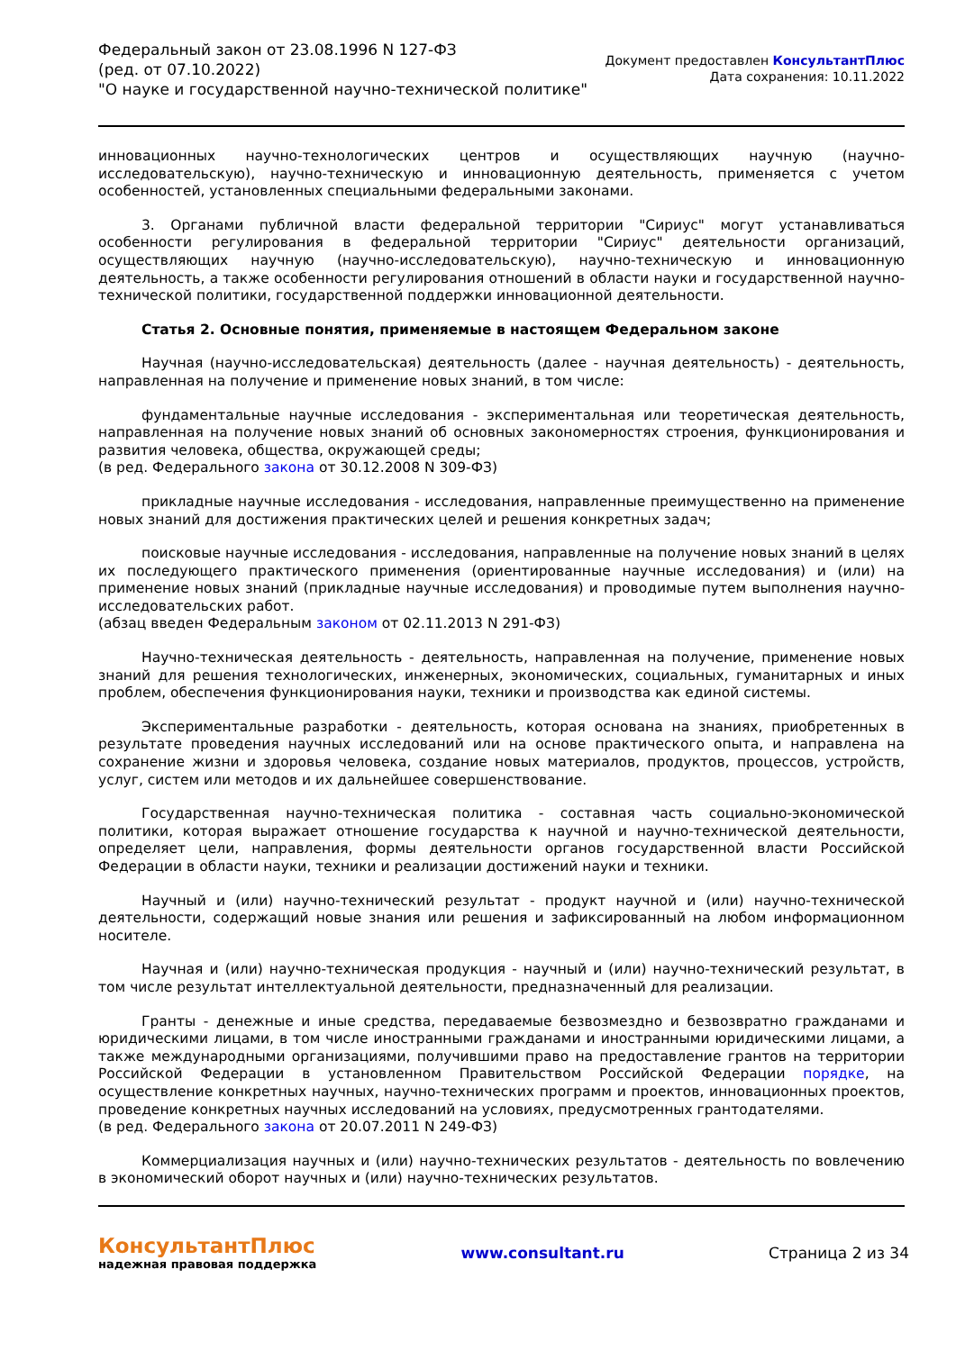Федеральный закон от 23.08.1996 N 127-ФЗ
(ред. от 07.10.2022)
"О науке и государственной научно-технической политике"
Документ предоставлен КонсультантПлюс
Дата сохранения: 10.11.2022
инновационных научно-технологических центров и осуществляющих научную (научно-исследовательскую), научно-техническую и инновационную деятельность, применяется с учетом особенностей, установленных специальными федеральными законами.
3. Органами публичной власти федеральной территории "Сириус" могут устанавливаться особенности регулирования в федеральной территории "Сириус" деятельности организаций, осуществляющих научную (научно-исследовательскую), научно-техническую и инновационную деятельность, а также особенности регулирования отношений в области науки и государственной научно-технической политики, государственной поддержки инновационной деятельности.
Статья 2. Основные понятия, применяемые в настоящем Федеральном законе
Научная (научно-исследовательская) деятельность (далее - научная деятельность) - деятельность, направленная на получение и применение новых знаний, в том числе:
фундаментальные научные исследования - экспериментальная или теоретическая деятельность, направленная на получение новых знаний об основных закономерностях строения, функционирования и развития человека, общества, окружающей среды;
(в ред. Федерального закона от 30.12.2008 N 309-ФЗ)
прикладные научные исследования - исследования, направленные преимущественно на применение новых знаний для достижения практических целей и решения конкретных задач;
поисковые научные исследования - исследования, направленные на получение новых знаний в целях их последующего практического применения (ориентированные научные исследования) и (или) на применение новых знаний (прикладные научные исследования) и проводимые путем выполнения научно-исследовательских работ.
(абзац введен Федеральным законом от 02.11.2013 N 291-ФЗ)
Научно-техническая деятельность - деятельность, направленная на получение, применение новых знаний для решения технологических, инженерных, экономических, социальных, гуманитарных и иных проблем, обеспечения функционирования науки, техники и производства как единой системы.
Экспериментальные разработки - деятельность, которая основана на знаниях, приобретенных в результате проведения научных исследований или на основе практического опыта, и направлена на сохранение жизни и здоровья человека, создание новых материалов, продуктов, процессов, устройств, услуг, систем или методов и их дальнейшее совершенствование.
Государственная научно-техническая политика - составная часть социально-экономической политики, которая выражает отношение государства к научной и научно-технической деятельности, определяет цели, направления, формы деятельности органов государственной власти Российской Федерации в области науки, техники и реализации достижений науки и техники.
Научный и (или) научно-технический результат - продукт научной и (или) научно-технической деятельности, содержащий новые знания или решения и зафиксированный на любом информационном носителе.
Научная и (или) научно-техническая продукция - научный и (или) научно-технический результат, в том числе результат интеллектуальной деятельности, предназначенный для реализации.
Гранты - денежные и иные средства, передаваемые безвозмездно и безвозвратно гражданами и юридическими лицами, в том числе иностранными гражданами и иностранными юридическими лицами, а также международными организациями, получившими право на предоставление грантов на территории Российской Федерации в установленном Правительством Российской Федерации порядке, на осуществление конкретных научных, научно-технических программ и проектов, инновационных проектов, проведение конкретных научных исследований на условиях, предусмотренных грантодателями.
(в ред. Федерального закона от 20.07.2011 N 249-ФЗ)
Коммерциализация научных и (или) научно-технических результатов - деятельность по вовлечению в экономический оборот научных и (или) научно-технических результатов.
КонсультантПлюс
надежная правовая поддержка
www.consultant.ru Страница 2 из 34